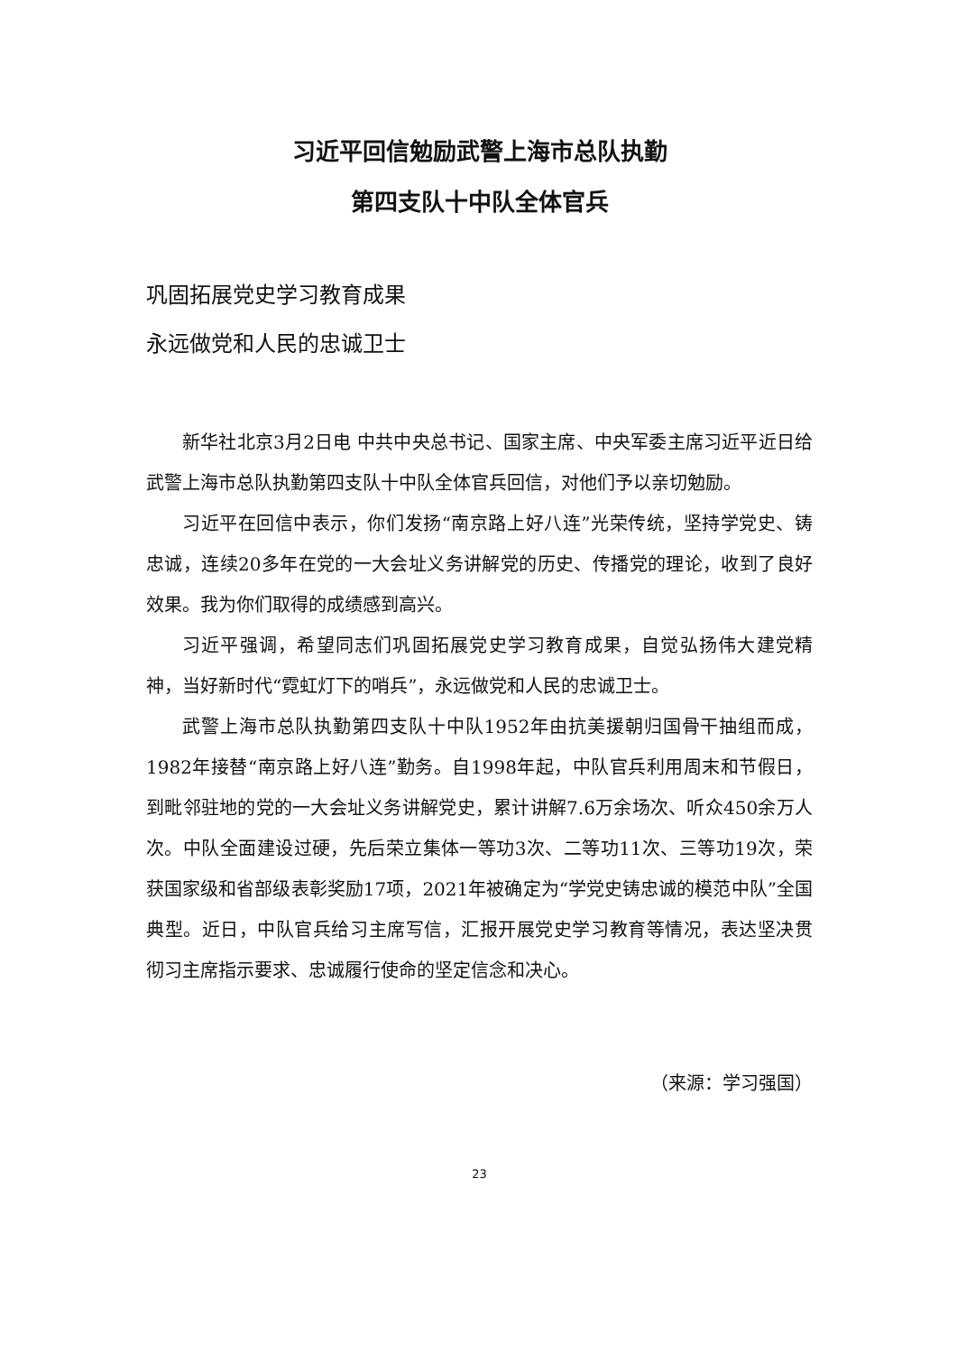习近平回信勉励武警上海市总队执勤
第四支队十中队全体官兵
巩固拓展党史学习教育成果
永远做党和人民的忠诚卫士
新华社北京3月2日电 中共中央总书记、国家主席、中央军委主席习近平近日给武警上海市总队执勤第四支队十中队全体官兵回信，对他们予以亲切勉励。
习近平在回信中表示，你们发扬“南京路上好八连”光荣传统，坚持学党史、铸忠诚，连续20多年在党的一大会址义务讲解党的历史、传播党的理论，收到了良好效果。我为你们取得的成绩感到高兴。
习近平强调，希望同志们巩固拓展党史学习教育成果，自觉弘扬伟大建党精神，当好新时代“霓虹灯下的哨兵”，永远做党和人民的忠诚卫士。
武警上海市总队执勤第四支队十中队1952年由抗美援朝归国骨干抽组而成，1982年接替“南京路上好八连”勤务。自1998年起，中队官兵利用周末和节假日，到毗邻驻地的党的一大会址义务讲解党史，累计讲解7.6万余场次、听众450余万人次。中队全面建设过硬，先后荣立集体一等功3次、二等功11次、三等功19次，荣获国家级和省部级表彰奖励17项，2021年被确定为“学党史铸忠诚的模范中队”全国典型。近日，中队官兵给习主席写信，汇报开展党史学习教育等情况，表达坚决贯彻习主席指示要求、忠诚履行使命的坚定信念和决心。
（来源：学习强国）
23